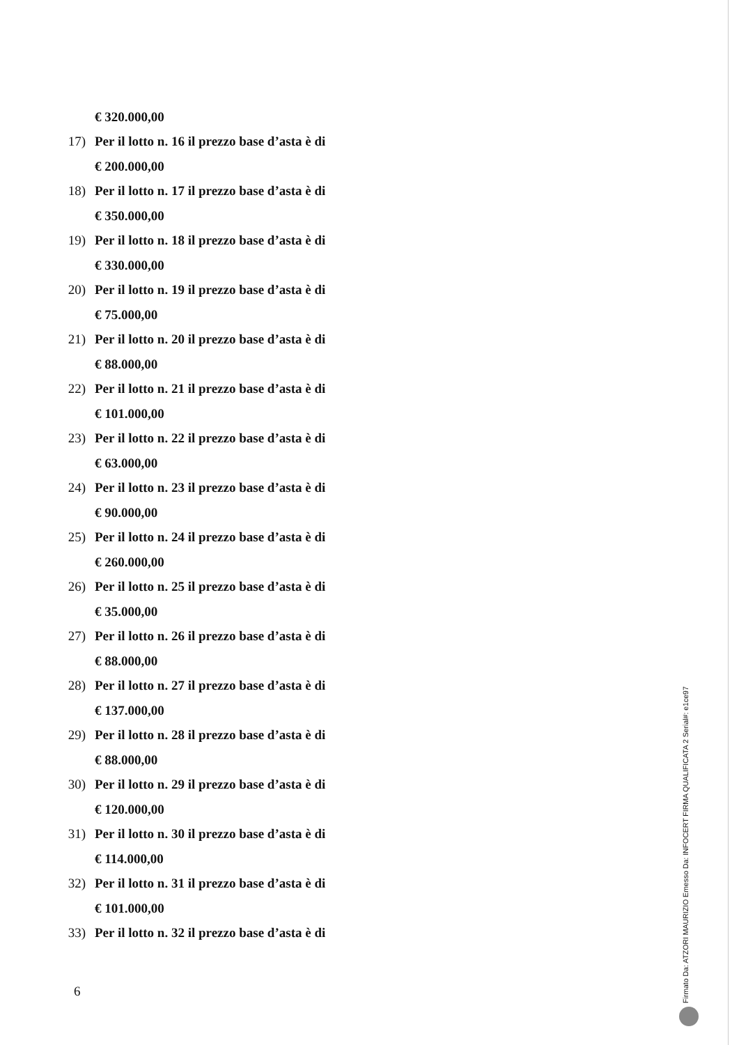€ 320.000,00
17) Per il lotto n. 16 il prezzo base d’asta è di
€ 200.000,00
18) Per il lotto n. 17 il prezzo base d’asta è di
€ 350.000,00
19) Per il lotto n. 18 il prezzo base d’asta è di
€ 330.000,00
20) Per il lotto n. 19 il prezzo base d’asta è di
€ 75.000,00
21) Per il lotto n. 20 il prezzo base d’asta è di
€ 88.000,00
22) Per il lotto n. 21 il prezzo base d’asta è di
€ 101.000,00
23) Per il lotto n. 22 il prezzo base d’asta è di
€ 63.000,00
24) Per il lotto n. 23 il prezzo base d’asta è di
€ 90.000,00
25) Per il lotto n. 24 il prezzo base d’asta è di
€ 260.000,00
26) Per il lotto n. 25 il prezzo base d’asta è di
€ 35.000,00
27) Per il lotto n. 26 il prezzo base d’asta è di
€ 88.000,00
28) Per il lotto n. 27 il prezzo base d’asta è di
€ 137.000,00
29) Per il lotto n. 28 il prezzo base d’asta è di
€ 88.000,00
30) Per il lotto n. 29 il prezzo base d’asta è di
€ 120.000,00
31) Per il lotto n. 30 il prezzo base d’asta è di
€ 114.000,00
32) Per il lotto n. 31 il prezzo base d’asta è di
€ 101.000,00
33) Per il lotto n. 32 il prezzo base d’asta è di
6
Firmato Da: ATZORI MAURIZIO Emesso Da: INFOCERT FIRMA QUALIFICATA 2 Serial#: e1ce97